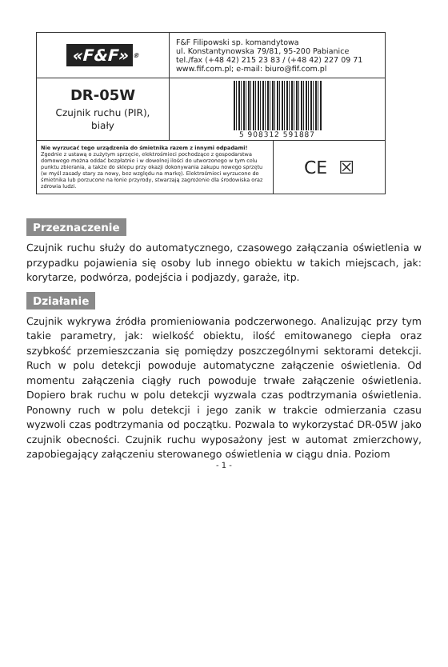«F&F»<sup>®</sup>
F&F Filipowski sp. komandytowa
ul. Konstantynowska 79/81, 95-200 Pabianice
tel./fax (+48 42) 215 23 83 / (+48 42) 227 09 71
www.fif.com.pl; e-mail: biuro@fif.com.pl
DR-05W
Czujnik ruchu (PIR),
biały
5 908312 591887
Nie wyrzucać tego urządzenia do śmietnika razem z innymi odpadami! Zgodnie z ustawą o zużytym sprzęcie, elektrośmieci pochodzące z gospodarstwa domowego można oddać bezpłatnie i w dowolnej ilości do utworzonego w tym celu punktu zbierania, a także do sklepu przy okazji dokonywania zakupu nowego sprzętu (w myśl zasady stary za nowy, bez względu na markę). Elektrośmieci wyrzucone do śmietnika lub porzucone na łonie przyrody, stwarzają zagrożenie dla środowiska oraz zdrowia ludzi.
CE ☒
Przeznaczenie
Czujnik ruchu służy do automatycznego, czasowego załączania oświetlenia w przypadku pojawienia się osoby lub innego obiektu w takich miejscach, jak: korytarze, podwórza, podejścia i podjazdy, garaże, itp.
Działanie
Czujnik wykrywa źródła promieniowania podczerwonego. Analizując przy tym takie parametry, jak: wielkość obiektu, ilość emitowanego ciepła oraz szybkość przemieszczania się pomiędzy poszczególnymi sektorami detekcji. Ruch w polu detekcji powoduje automatyczne załączenie oświetlenia. Od momentu załączenia ciągły ruch powoduje trwałe załączenie oświetlenia. Dopiero brak ruchu w polu detekcji wyzwala czas podtrzymania oświetlenia. Ponowny ruch w polu detekcji i jego zanik w trakcie odmierzania czasu wyzwoli czas podtrzymania od początku. Pozwala to wykorzystać DR-05W jako czujnik obecności. Czujnik ruchu wyposażony jest w automat zmierzchowy, zapobiegający załączeniu sterowanego oświetlenia w ciągu dnia. Poziom
- 1 -